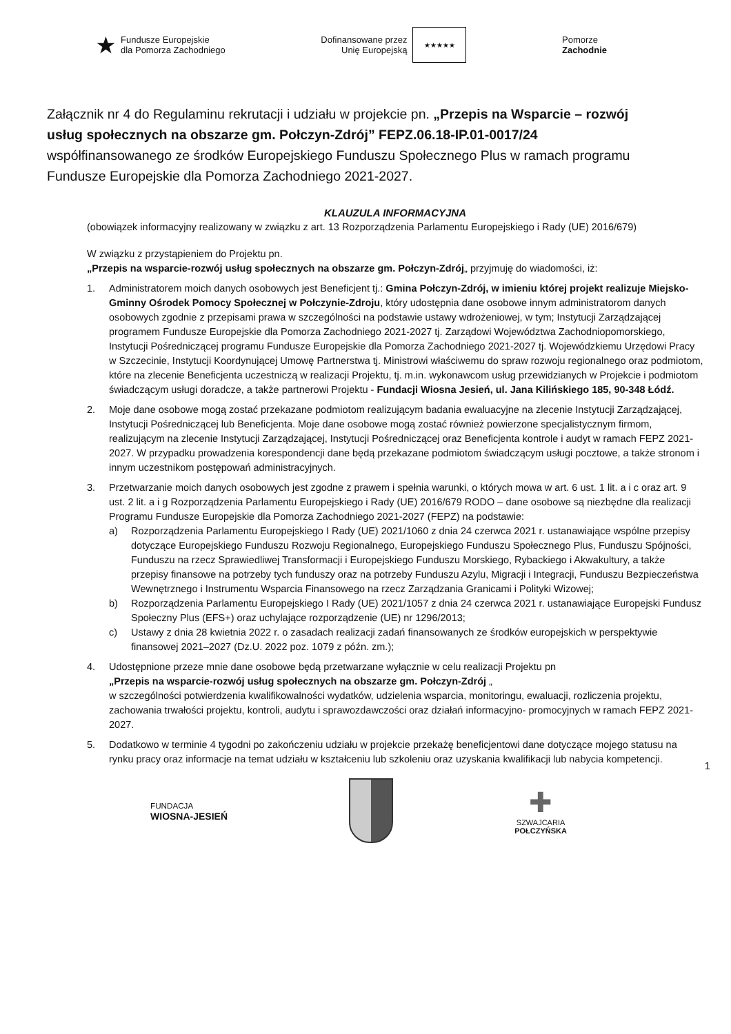★
Fundusze Europejskie
dla Pomorza Zachodniego
Dofinansowane przez
Unię Europejską
★★★★★
Pomorze
Zachodnie
Załącznik nr 4 do Regulaminu rekrutacji i udziału w projekcie pn. „Przepis na Wsparcie – rozwój usług społecznych na obszarze gm. Połczyn-Zdrój” FEPZ.06.18-IP.01-0017/24 współfinansowanego ze środków Europejskiego Funduszu Społecznego Plus w ramach programu Fundusze Europejskie dla Pomorza Zachodniego 2021-2027.
KLAUZULA INFORMACYJNA
(obowiązek informacyjny realizowany w związku z art. 13 Rozporządzenia Parlamentu Europejskiego i Rady (UE) 2016/679)
W związku z przystąpieniem do Projektu pn.
„Przepis na wsparcie-rozwój usług społecznych na obszarze gm. Połczyn-Zdrój„ przyjmuję do wiadomości, iż:
1. Administratorem moich danych osobowych jest Beneficjent tj.: Gmina Połczyn-Zdrój, w imieniu której projekt realizuje Miejsko-Gminny Ośrodek Pomocy Społecznej w Połczynie-Zdroju, który udostępnia dane osobowe innym administratorom danych osobowych zgodnie z przepisami prawa w szczególności na podstawie ustawy wdrożeniowej, w tym; Instytucji Zarządzającej programem Fundusze Europejskie dla Pomorza Zachodniego 2021-2027 tj. Zarządowi Województwa Zachodniopomorskiego, Instytucji Pośredniczącej programu Fundusze Europejskie dla Pomorza Zachodniego 2021-2027 tj. Wojewódzkiemu Urzędowi Pracy w Szczecinie, Instytucji Koordynującej Umowę Partnerstwa tj. Ministrowi właściwemu do spraw rozwoju regionalnego oraz podmiotom, które na zlecenie Beneficjenta uczestniczą w realizacji Projektu, tj. m.in. wykonawcom usług przewidzianych w Projekcie i podmiotom świadczącym usługi doradcze, a także partnerowi Projektu - Fundacji Wiosna Jesień, ul. Jana Kilińskiego 185, 90-348 Łódź.
2. Moje dane osobowe mogą zostać przekazane podmiotom realizującym badania ewaluacyjne na zlecenie Instytucji Zarządzającej, Instytucji Pośredniczącej lub Beneficjenta. Moje dane osobowe mogą zostać również powierzone specjalistycznym firmom, realizującym na zlecenie Instytucji Zarządzającej, Instytucji Pośredniczącej oraz Beneficjenta kontrole i audyt w ramach FEPZ 2021- 2027. W przypadku prowadzenia korespondencji dane będą przekazane podmiotom świadczącym usługi pocztowe, a także stronom i innym uczestnikom postępowań administracyjnych.
3. Przetwarzanie moich danych osobowych jest zgodne z prawem i spełnia warunki, o których mowa w art. 6 ust. 1 lit. a i c oraz art. 9 ust. 2 lit. a i g Rozporządzenia Parlamentu Europejskiego i Rady (UE) 2016/679 RODO – dane osobowe są niezbędne dla realizacji Programu Fundusze Europejskie dla Pomorza Zachodniego 2021-2027 (FEPZ) na podstawie:
a) Rozporządzenia Parlamentu Europejskiego I Rady (UE) 2021/1060 z dnia 24 czerwca 2021 r. ustanawiające wspólne przepisy dotyczące Europejskiego Funduszu Rozwoju Regionalnego, Europejskiego Funduszu Społecznego Plus, Funduszu Spójności, Funduszu na rzecz Sprawiedliwej Transformacji i Europejskiego Funduszu Morskiego, Rybackiego i Akwakultury, a także przepisy finansowe na potrzeby tych funduszy oraz na potrzeby Funduszu Azylu, Migracji i Integracji, Funduszu Bezpieczeństwa Wewnętrznego i Instrumentu Wsparcia Finansowego na rzecz Zarządzania Granicami i Polityki Wizowej;
b) Rozporządzenia Parlamentu Europejskiego I Rady (UE) 2021/1057 z dnia 24 czerwca 2021 r. ustanawiające Europejski Fundusz Społeczny Plus (EFS+) oraz uchylające rozporządzenie (UE) nr 1296/2013;
c) Ustawy z dnia 28 kwietnia 2022 r. o zasadach realizacji zadań finansowanych ze środków europejskich w perspektywie finansowej 2021–2027 (Dz.U. 2022 poz. 1079 z późn. zm.);
4. Udostępnione przeze mnie dane osobowe będą przetwarzane wyłącznie w celu realizacji Projektu pn
„Przepis na wsparcie-rozwój usług społecznych na obszarze gm. Połczyn-Zdrój „
w szczególności potwierdzenia kwalifikowalności wydatków, udzielenia wsparcia, monitoringu, ewaluacji, rozliczenia projektu, zachowania trwałości projektu, kontroli, audytu i sprawozdawczości oraz działań informacyjno- promocyjnych w ramach FEPZ 2021-2027.
5. Dodatkowo w terminie 4 tygodni po zakończeniu udziału w projekcie przekażę beneficjentowi dane dotyczące mojego statusu na rynku pracy oraz informacje na temat udziału w kształceniu lub szkoleniu oraz uzyskania kwalifikacji lub nabycia kompetencji.
1
FUNDACJA
WIOSNA-JESIEŃ
✚
SZWAJCARIA
POŁCZYŃSKA